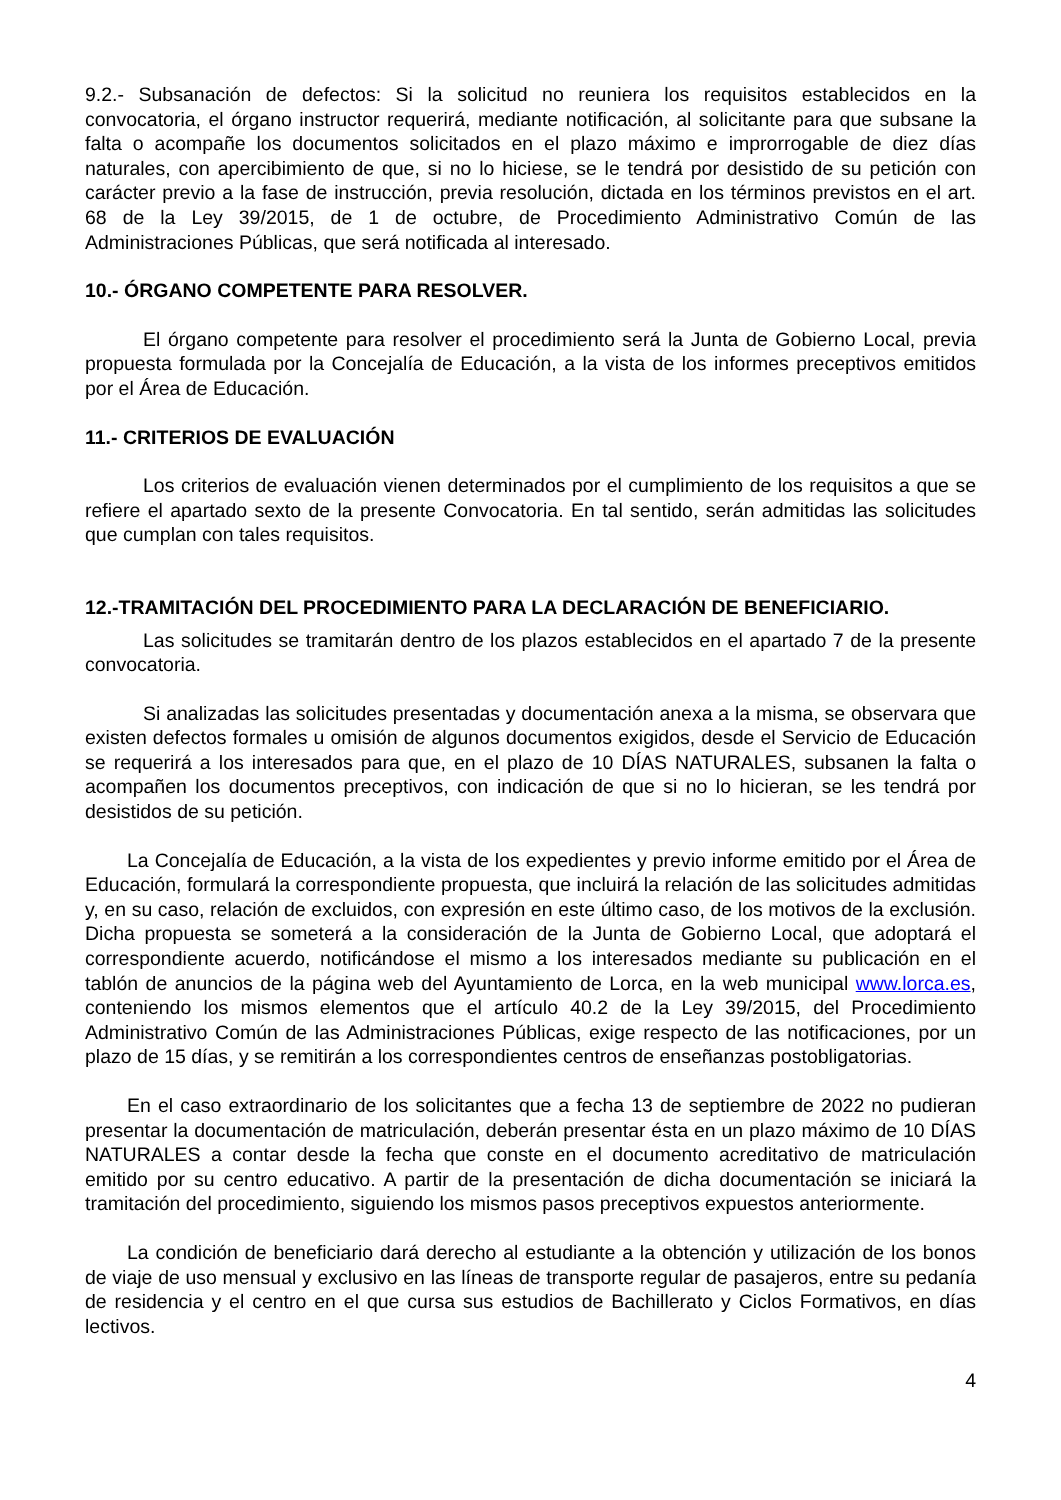9.2.- Subsanación de defectos: Si la solicitud no reuniera los requisitos establecidos en la convocatoria, el órgano instructor requerirá, mediante notificación, al solicitante para que subsane la falta o acompañe los documentos solicitados en el plazo máximo e improrrogable de diez días naturales, con apercibimiento de que, si no lo hiciese, se le tendrá por desistido de su petición con carácter previo a la fase de instrucción, previa resolución, dictada en los términos previstos en el art. 68 de la Ley 39/2015, de 1 de octubre, de Procedimiento Administrativo Común de las Administraciones Públicas, que será notificada al interesado.
10.- ÓRGANO COMPETENTE PARA RESOLVER.
El órgano competente para resolver el procedimiento será la Junta de Gobierno Local, previa propuesta formulada por la Concejalía de Educación, a la vista de los informes preceptivos emitidos por el Área de Educación.
11.- CRITERIOS DE EVALUACIÓN
Los criterios de evaluación vienen determinados por el cumplimiento de los requisitos a que se refiere el apartado sexto de la presente Convocatoria. En tal sentido, serán admitidas las solicitudes que cumplan con tales requisitos.
12.-TRAMITACIÓN DEL PROCEDIMIENTO PARA LA DECLARACIÓN DE BENEFICIARIO.
Las solicitudes se tramitarán dentro de los plazos establecidos en el apartado 7 de la presente convocatoria.
Si analizadas las solicitudes presentadas y documentación anexa a la misma, se observara que existen defectos formales u omisión de algunos documentos exigidos, desde el Servicio de Educación se requerirá a los interesados para que, en el plazo de 10 DÍAS NATURALES, subsanen la falta o acompañen los documentos preceptivos, con indicación de que si no lo hicieran, se les tendrá por desistidos de su petición.
La Concejalía de Educación, a la vista de los expedientes y previo informe emitido por el Área de Educación, formulará la correspondiente propuesta, que incluirá la relación de las solicitudes admitidas y, en su caso, relación de excluidos, con expresión en este último caso, de los motivos de la exclusión. Dicha propuesta se someterá a la consideración de la Junta de Gobierno Local, que adoptará el correspondiente acuerdo, notificándose el mismo a los interesados mediante su publicación en el tablón de anuncios de la página web del Ayuntamiento de Lorca, en la web municipal www.lorca.es, conteniendo los mismos elementos que el artículo 40.2 de la Ley 39/2015, del Procedimiento Administrativo Común de las Administraciones Públicas, exige respecto de las notificaciones, por un plazo de 15 días, y se remitirán a los correspondientes centros de enseñanzas postobligatorias.
En el caso extraordinario de los solicitantes que a fecha 13 de septiembre de 2022 no pudieran presentar la documentación de matriculación, deberán presentar ésta en un plazo máximo de 10 DÍAS NATURALES a contar desde la fecha que conste en el documento acreditativo de matriculación emitido por su centro educativo. A partir de la presentación de dicha documentación se iniciará la tramitación del procedimiento, siguiendo los mismos pasos preceptivos expuestos anteriormente.
La condición de beneficiario dará derecho al estudiante a la obtención y utilización de los bonos de viaje de uso mensual y exclusivo en las líneas de transporte regular de pasajeros, entre su pedanía de residencia y el centro en el que cursa sus estudios de Bachillerato y Ciclos Formativos, en días lectivos.
4